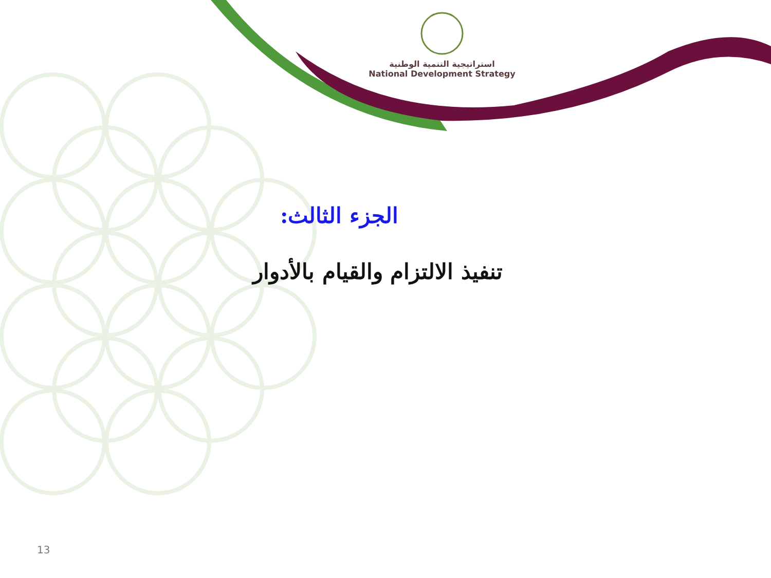استراتيجية التنمية الوطنية
National Development Strategy
الجزء الثالث:
تنفيذ الالتزام والقيام بالأدوار
13